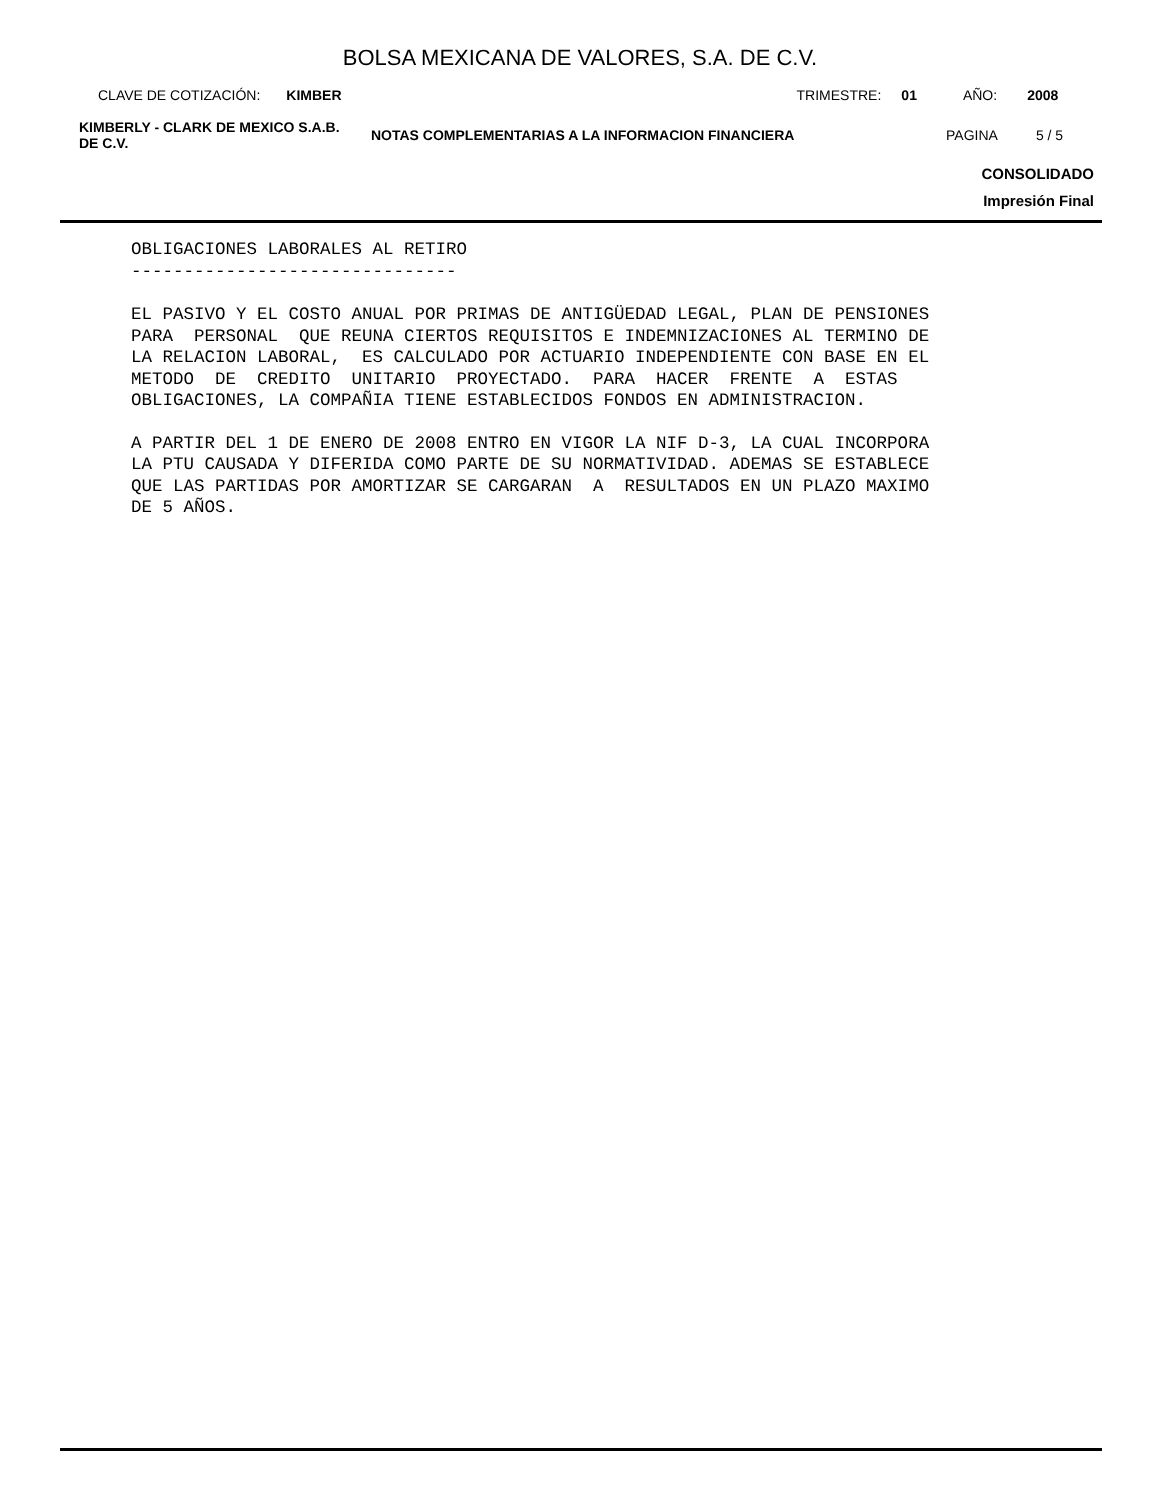BOLSA MEXICANA DE VALORES, S.A. DE C.V.
CLAVE DE COTIZACIÓN: KIMBER TRIMESTRE: 01 AÑO: 2008
KIMBERLY - CLARK DE MEXICO S.A.B.
DE C.V.
NOTAS COMPLEMENTARIAS A LA INFORMACION FINANCIERA PAGINA 5 / 5
CONSOLIDADO
Impresión Final
OBLIGACIONES LABORALES AL RETIRO -------------------------------
EL PASIVO Y EL COSTO ANUAL POR PRIMAS DE ANTIGÜEDAD LEGAL, PLAN DE PENSIONES PARA PERSONAL QUE REUNA CIERTOS REQUISITOS E INDEMNIZACIONES AL TERMINO DE LA RELACION LABORAL, ES CALCULADO POR ACTUARIO INDEPENDIENTE CON BASE EN EL METODO DE CREDITO UNITARIO PROYECTADO. PARA HACER FRENTE A ESTAS OBLIGACIONES, LA COMPAÑIA TIENE ESTABLECIDOS FONDOS EN ADMINISTRACION.
A PARTIR DEL 1 DE ENERO DE 2008 ENTRO EN VIGOR LA NIF D-3, LA CUAL INCORPORA LA PTU CAUSADA Y DIFERIDA COMO PARTE DE SU NORMATIVIDAD. ADEMAS SE ESTABLECE QUE LAS PARTIDAS POR AMORTIZAR SE CARGARAN A RESULTADOS EN UN PLAZO MAXIMO DE 5 AÑOS.